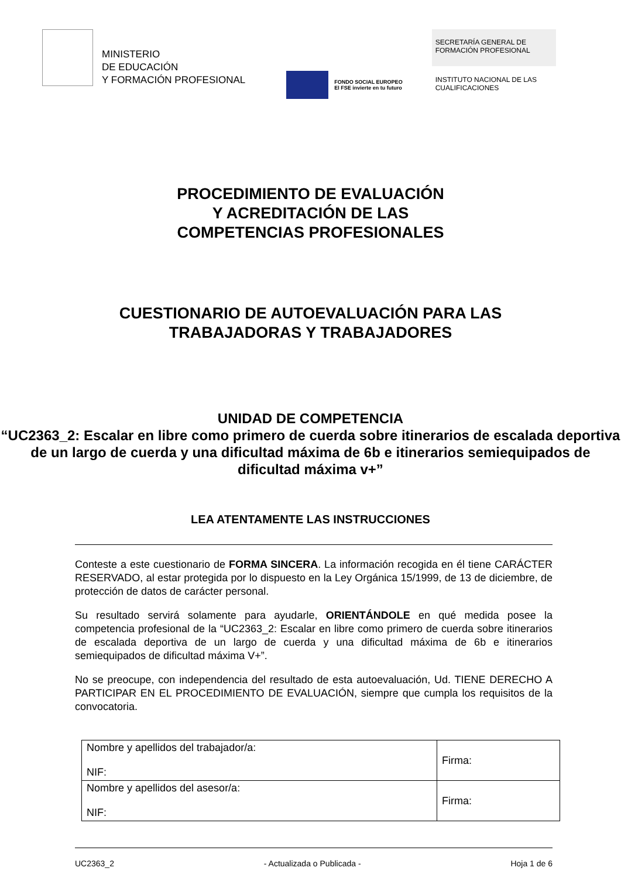MINISTERIO
DE EDUCACIÓN
Y FORMACIÓN PROFESIONAL
FONDO SOCIAL EUROPEO
El FSE invierte en tu futuro
SECRETARÍA GENERAL DE
FORMACIÓN PROFESIONAL
INSTITUTO NACIONAL DE LAS
CUALIFICACIONES
PROCEDIMIENTO DE EVALUACIÓN
Y ACREDITACIÓN DE LAS
COMPETENCIAS PROFESIONALES
CUESTIONARIO DE AUTOEVALUACIÓN PARA LAS
TRABAJADORAS Y TRABAJADORES
UNIDAD DE COMPETENCIA
“UC2363_2: Escalar en libre como primero de cuerda sobre itinerarios de escalada deportiva de un largo de cuerda y una dificultad máxima de 6b e itinerarios semiequipados de dificultad máxima v+”
LEA ATENTAMENTE LAS INSTRUCCIONES
Conteste a este cuestionario de FORMA SINCERA. La información recogida en él tiene CARÁCTER RESERVADO, al estar protegida por lo dispuesto en la Ley Orgánica 15/1999, de 13 de diciembre, de protección de datos de carácter personal.
Su resultado servirá solamente para ayudarle, ORIENTÁNDOLE en qué medida posee la competencia profesional de la “UC2363_2: Escalar en libre como primero de cuerda sobre itinerarios de escalada deportiva de un largo de cuerda y una dificultad máxima de 6b e itinerarios semiequipados de dificultad máxima V+”.
No se preocupe, con independencia del resultado de esta autoevaluación, Ud. TIENE DERECHO A PARTICIPAR EN EL PROCEDIMIENTO DE EVALUACIÓN, siempre que cumpla los requisitos de la convocatoria.
| Nombre y apellidos del trabajador/a: NIF: | Firma: |
| Nombre y apellidos del asesor/a: NIF: | Firma: |
UC2363_2 - Actualizada o Publicada - Hoja 1 de 6